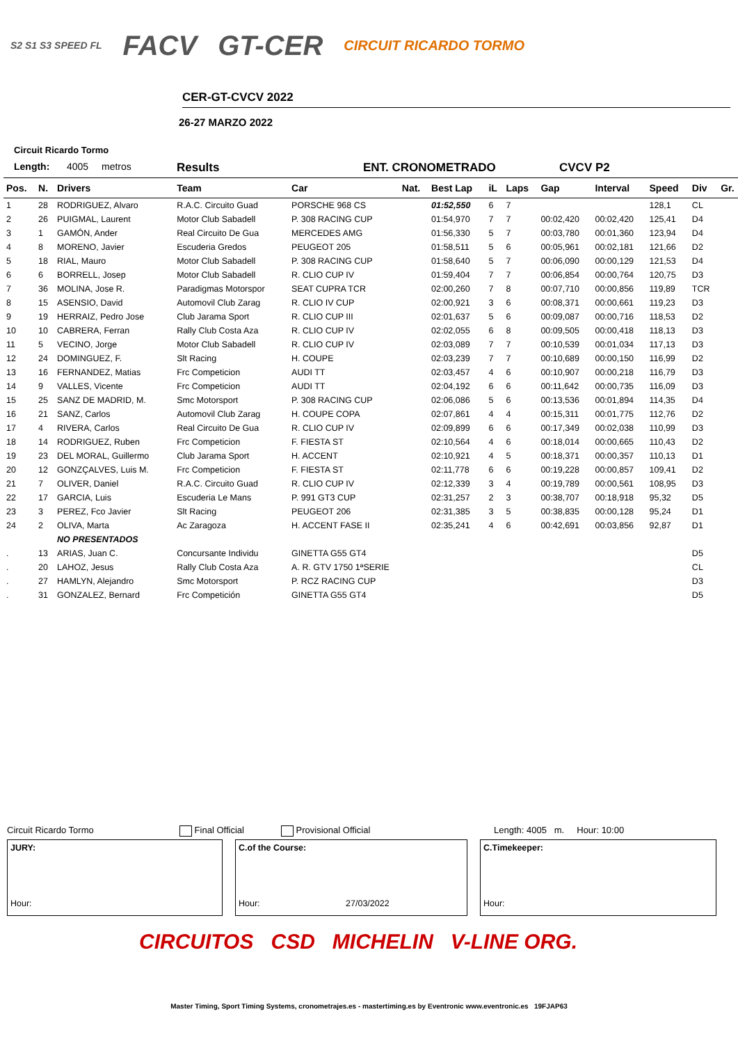S2 S1 S3 SPEED FL FACV GT-CER CIRCUIT RICARDO TORMO
CER-GT-CVCV 2022
26-27 MARZO 2022
Circuit Ricardo Tormo
Length: 4005 metros Results ENT. CRONOMETRADO CVCV P2
| Pos. | N. | Drivers | Team | Car | Nat. | Best Lap | iL | Laps | Gap | Interval | Speed | Div | Gr. |
| --- | --- | --- | --- | --- | --- | --- | --- | --- | --- | --- | --- | --- | --- |
| 1 | 28 | RODRIGUEZ, Alvaro | R.A.C. Circuito Guad | PORSCHE 968 CS | | 01:52,550 | 6 | 7 | | | 128,1 | CL | |
| 2 | 26 | PUIGMAL, Laurent | Motor Club Sabadell | P. 308 RACING CUP | | 01:54,970 | 7 | 7 | 00:02,420 | 00:02,420 | 125,41 | D4 | |
| 3 | 1 | GAMÓN, Ander | Real Circuito De Gua | MERCEDES AMG | | 01:56,330 | 5 | 7 | 00:03,780 | 00:01,360 | 123,94 | D4 | |
| 4 | 8 | MORENO, Javier | Escuderia Gredos | PEUGEOT 205 | | 01:58,511 | 5 | 6 | 00:05,961 | 00:02,181 | 121,66 | D2 | |
| 5 | 18 | RIAL, Mauro | Motor Club Sabadell | P. 308 RACING CUP | | 01:58,640 | 5 | 7 | 00:06,090 | 00:00,129 | 121,53 | D4 | |
| 6 | 6 | BORRELL, Josep | Motor Club Sabadell | R. CLIO CUP IV | | 01:59,404 | 7 | 7 | 00:06,854 | 00:00,764 | 120,75 | D3 | |
| 7 | 36 | MOLINA, Jose R. | Paradigmas Motorspor | SEAT CUPRA TCR | | 02:00,260 | 7 | 8 | 00:07,710 | 00:00,856 | 119,89 | TCR | |
| 8 | 15 | ASENSIO, David | Automovil Club Zarag | R. CLIO IV CUP | | 02:00,921 | 3 | 6 | 00:08,371 | 00:00,661 | 119,23 | D3 | |
| 9 | 19 | HERRAIZ, Pedro Jose | Club Jarama Sport | R. CLIO CUP III | | 02:01,637 | 5 | 6 | 00:09,087 | 00:00,716 | 118,53 | D2 | |
| 10 | 10 | CABRERA, Ferran | Rally Club Costa Aza | R. CLIO CUP IV | | 02:02,055 | 6 | 8 | 00:09,505 | 00:00,418 | 118,13 | D3 | |
| 11 | 5 | VECINO, Jorge | Motor Club Sabadell | R. CLIO CUP IV | | 02:03,089 | 7 | 7 | 00:10,539 | 00:01,034 | 117,13 | D3 | |
| 12 | 24 | DOMINGUEZ, F. | Slt Racing | H. COUPE | | 02:03,239 | 7 | 7 | 00:10,689 | 00:00,150 | 116,99 | D2 | |
| 13 | 16 | FERNANDEZ, Matias | Frc Competicion | AUDI TT | | 02:03,457 | 4 | 6 | 00:10,907 | 00:00,218 | 116,79 | D3 | |
| 14 | 9 | VALLES, Vicente | Frc Competicion | AUDI TT | | 02:04,192 | 6 | 6 | 00:11,642 | 00:00,735 | 116,09 | D3 | |
| 15 | 25 | SANZ DE MADRID, M. | Smc Motorsport | P. 308 RACING CUP | | 02:06,086 | 5 | 6 | 00:13,536 | 00:01,894 | 114,35 | D4 | |
| 16 | 21 | SANZ, Carlos | Automovil Club Zarag | H. COUPE COPA | | 02:07,861 | 4 | 4 | 00:15,311 | 00:01,775 | 112,76 | D2 | |
| 17 | 4 | RIVERA, Carlos | Real Circuito De Gua | R. CLIO CUP IV | | 02:09,899 | 6 | 6 | 00:17,349 | 00:02,038 | 110,99 | D3 | |
| 18 | 14 | RODRIGUEZ, Ruben | Frc Competicion | F. FIESTA ST | | 02:10,564 | 4 | 6 | 00:18,014 | 00:00,665 | 110,43 | D2 | |
| 19 | 23 | DEL MORAL, Guillermo | Club Jarama Sport | H. ACCENT | | 02:10,921 | 4 | 5 | 00:18,371 | 00:00,357 | 110,13 | D1 | |
| 20 | 12 | GONZÇALVES, Luis M. | Frc Competicion | F. FIESTA ST | | 02:11,778 | 6 | 6 | 00:19,228 | 00:00,857 | 109,41 | D2 | |
| 21 | 7 | OLIVER, Daniel | R.A.C. Circuito Guad | R. CLIO CUP IV | | 02:12,339 | 3 | 4 | 00:19,789 | 00:00,561 | 108,95 | D3 | |
| 22 | 17 | GARCIA, Luis | Escuderia Le Mans | P. 991 GT3 CUP | | 02:31,257 | 2 | 3 | 00:38,707 | 00:18,918 | 95,32 | D5 | |
| 23 | 3 | PEREZ, Fco Javier | Slt Racing | PEUGEOT 206 | | 02:31,385 | 3 | 5 | 00:38,835 | 00:00,128 | 95,24 | D1 | |
| 24 | 2 | OLIVA, Marta | Ac Zaragoza | H. ACCENT FASE II | | 02:35,241 | 4 | 6 | 00:42,691 | 00:03,856 | 92,87 | D1 | |
| | | NO PRESENTADOS | | | | | | | | | | | |
| . | 13 | ARIAS, Juan C. | Concursante Individu | GINETTA G55 GT4 | | | | | | | | D5 | |
| . | 20 | LAHOZ, Jesus | Rally Club Costa Aza | A. R. GTV 1750 1ªSERIE | | | | | | | | CL | |
| . | 27 | HAMLYN, Alejandro | Smc Motorsport | P. RCZ RACING CUP | | | | | | | | D3 | |
| . | 31 | GONZALEZ, Bernard | Frc Competición | GINETTA G55 GT4 | | | | | | | | D5 | |
Circuit Ricardo Tormo Final Official Provisional Official Length: 4005 m. Hour: 10:00
JURY:
Hour:
C.of the Course:
Hour: 27/03/2022
C.Timekeeper:
Hour:
CIRCUITOS CSD MICHELIN V-LINE ORG.
Master Timing, Sport Timing Systems, cronometrajes.es - mastertiming.es by Eventronic www.eventronic.es 19FJAP63